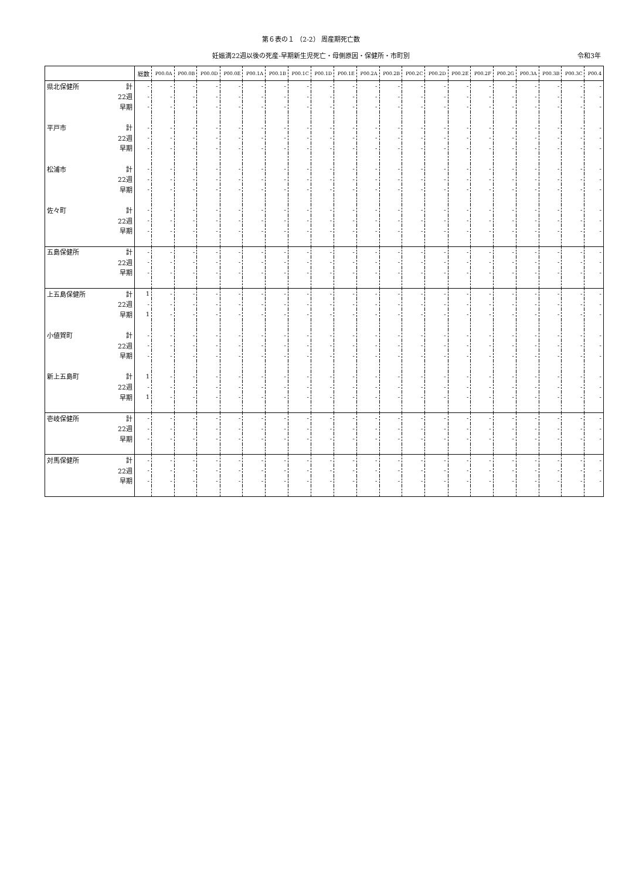第６表の１ （2-2） 周産期死亡数
妊娠満22週以後の死産-早期新生児死亡・母側原因・保健所・市町別 令和3年
| | | 総数 | P00.0A | P00.0B | P00.0D | P00.0E | P00.1A | P00.1B | P00.1C | P00.1D | P00.1E | P00.2A | P00.2B | P00.2C | P00.2D | P00.2E | P00.2F | P00.2G | P00.3A | P00.3B | P00.3C | P00.4 |
| --- | --- | --- | --- | --- | --- | --- | --- | --- | --- | --- | --- | --- | --- | --- | --- | --- | --- | --- | --- | --- | --- | --- |
| 県北保健所 | 計 | - | - | - | - | - | - | - | - | - | - | - | - | - | - | - | - | - | - | - | - | - |
| | 22週 | - | - | - | - | - | - | - | - | - | - | - | - | - | - | - | - | - | - | - | - | - |
| | 早期 | - | - | - | - | - | - | - | - | - | - | - | - | - | - | - | - | - | - | - | - | - |
| 平戸市 | 計 | - | - | - | - | - | - | - | - | - | - | - | - | - | - | - | - | - | - | - | - | - |
| | 22週 | - | - | - | - | - | - | - | - | - | - | - | - | - | - | - | - | - | - | - | - | - |
| | 早期 | - | - | - | - | - | - | - | - | - | - | - | - | - | - | - | - | - | - | - | - | - |
| 松浦市 | 計 | - | - | - | - | - | - | - | - | - | - | - | - | - | - | - | - | - | - | - | - | - |
| | 22週 | - | - | - | - | - | - | - | - | - | - | - | - | - | - | - | - | - | - | - | - | - |
| | 早期 | - | - | - | - | - | - | - | - | - | - | - | - | - | - | - | - | - | - | - | - | - |
| 佐々町 | 計 | - | - | - | - | - | - | - | - | - | - | - | - | - | - | - | - | - | - | - | - | - |
| | 22週 | - | - | - | - | - | - | - | - | - | - | - | - | - | - | - | - | - | - | - | - | - |
| | 早期 | - | - | - | - | - | - | - | - | - | - | - | - | - | - | - | - | - | - | - | - | - |
| 五島保健所 | 計 | - | - | - | - | - | - | - | - | - | - | - | - | - | - | - | - | - | - | - | - | - |
| | 22週 | - | - | - | - | - | - | - | - | - | - | - | - | - | - | - | - | - | - | - | - | - |
| | 早期 | - | - | - | - | - | - | - | - | - | - | - | - | - | - | - | - | - | - | - | - | - |
| 上五島保健所 | 計 | 1 | - | - | - | - | - | - | - | - | - | - | - | - | - | - | - | - | - | - | - | - |
| | 22週 | - | - | - | - | - | - | - | - | - | - | - | - | - | - | - | - | - | - | - | - | - |
| | 早期 | 1 | - | - | - | - | - | - | - | - | - | - | - | - | - | - | - | - | - | - | - | - |
| 小値賀町 | 計 | - | - | - | - | - | - | - | - | - | - | - | - | - | - | - | - | - | - | - | - | - |
| | 22週 | - | - | - | - | - | - | - | - | - | - | - | - | - | - | - | - | - | - | - | - | - |
| | 早期 | - | - | - | - | - | - | - | - | - | - | - | - | - | - | - | - | - | - | - | - | - |
| 新上五島町 | 計 | 1 | - | - | - | - | - | - | - | - | - | - | - | - | - | - | - | - | - | - | - | - |
| | 22週 | - | - | - | - | - | - | - | - | - | - | - | - | - | - | - | - | - | - | - | - | - |
| | 早期 | 1 | - | - | - | - | - | - | - | - | - | - | - | - | - | - | - | - | - | - | - | - |
| 壱岐保健所 | 計 | - | - | - | - | - | - | - | - | - | - | - | - | - | - | - | - | - | - | - | - | - |
| | 22週 | - | - | - | - | - | - | - | - | - | - | - | - | - | - | - | - | - | - | - | - | - |
| | 早期 | - | - | - | - | - | - | - | - | - | - | - | - | - | - | - | - | - | - | - | - | - |
| 対馬保健所 | 計 | - | - | - | - | - | - | - | - | - | - | - | - | - | - | - | - | - | - | - | - | - |
| | 22週 | - | - | - | - | - | - | - | - | - | - | - | - | - | - | - | - | - | - | - | - | - |
| | 早期 | - | - | - | - | - | - | - | - | - | - | - | - | - | - | - | - | - | - | - | - | - |